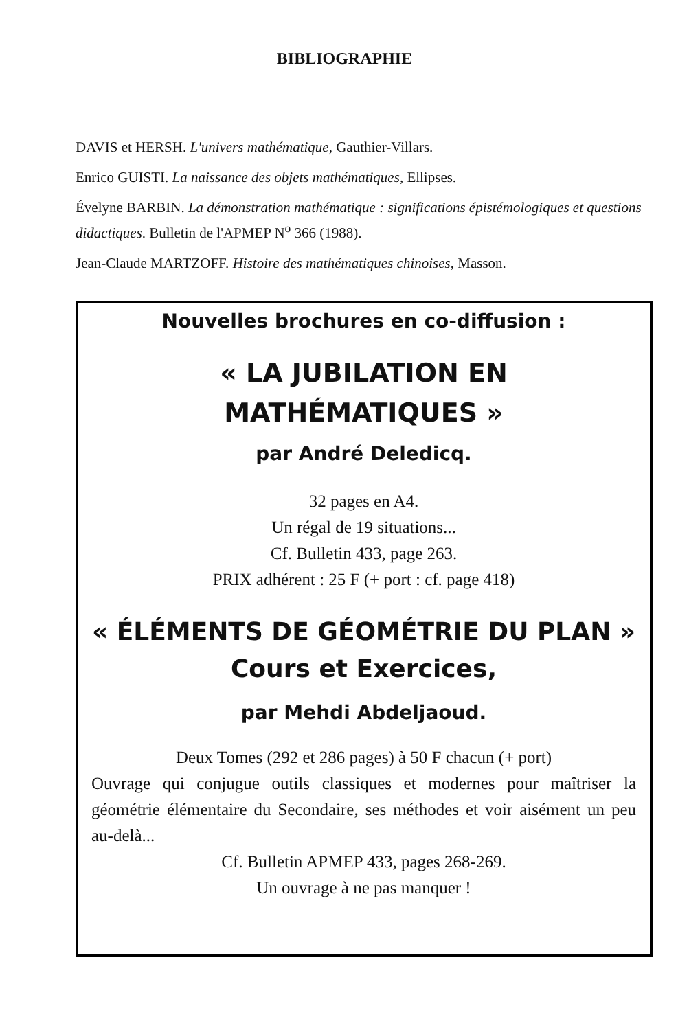BIBLIOGRAPHIE
DAVIS et HERSH. L'univers mathématique, Gauthier-Villars.
Enrico GUISTI. La naissance des objets mathématiques, Ellipses.
Évelyne BARBIN. La démonstration mathématique : significations épistémologiques et questions didactiques. Bulletin de l'APMEP N<sup>o</sup> 366 (1988).
Jean-Claude MARTZOFF. Histoire des mathématiques chinoises, Masson.
Nouvelles brochures en co-diffusion :
« LA JUBILATION EN
MATHÉMATIQUES »
par André Deledicq.
32 pages en A4.
Un régal de 19 situations...
Cf. Bulletin 433, page 263.
PRIX adhérent : 25 F (+ port : cf. page 418)
« ÉLÉMENTS DE GÉOMÉTRIE DU PLAN »
Cours et Exercices,
par Mehdi Abdeljaoud.
Deux Tomes (292 et 286 pages) à 50 F chacun (+ port)
Ouvrage qui conjugue outils classiques et modernes pour maîtriser la géométrie élémentaire du Secondaire, ses méthodes et voir aisément un peu au-delà...
Cf. Bulletin APMEP 433, pages 268-269.
Un ouvrage à ne pas manquer !